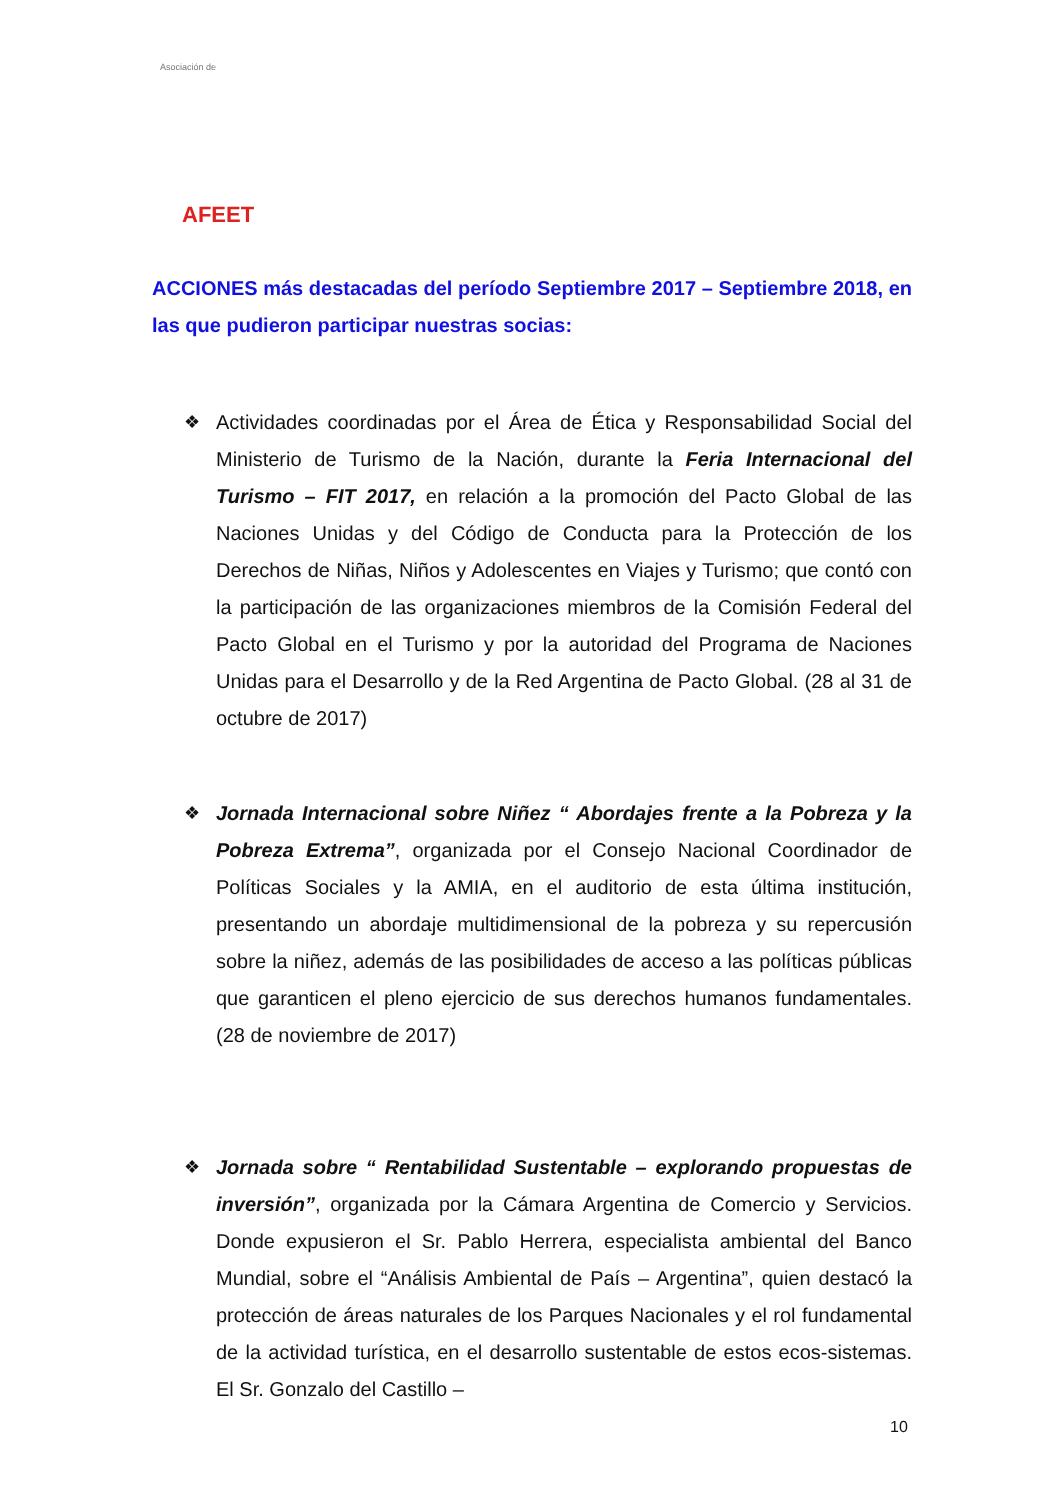Asociación de
AFEET
ACCIONES más destacadas del período Septiembre 2017 – Septiembre 2018, en las que pudieron participar nuestras socias:
❖ Actividades coordinadas por el Área de Ética y Responsabilidad Social del Ministerio de Turismo de la Nación, durante la Feria Internacional del Turismo – FIT 2017, en relación a la promoción del Pacto Global de las Naciones Unidas y del Código de Conducta para la Protección de los Derechos de Niñas, Niños y Adolescentes en Viajes y Turismo; que contó con la participación de las organizaciones miembros de la Comisión Federal del Pacto Global en el Turismo y por la autoridad del Programa de Naciones Unidas para el Desarrollo y de la Red Argentina de Pacto Global. (28 al 31 de octubre de 2017)
❖ Jornada Internacional sobre Niñez “ Abordajes frente a la Pobreza y la Pobreza Extrema”, organizada por el Consejo Nacional Coordinador de Políticas Sociales y la AMIA, en el auditorio de esta última institución, presentando un abordaje multidimensional de la pobreza y su repercusión sobre la niñez, además de las posibilidades de acceso a las políticas públicas que garanticen el pleno ejercicio de sus derechos humanos fundamentales. (28 de noviembre de 2017)
❖ Jornada sobre “ Rentabilidad Sustentable – explorando propuestas de inversión”, organizada por la Cámara Argentina de Comercio y Servicios. Donde expusieron el Sr. Pablo Herrera, especialista ambiental del Banco Mundial, sobre el “Análisis Ambiental de País – Argentina”, quien destacó la protección de áreas naturales de los Parques Nacionales y el rol fundamental de la actividad turística, en el desarrollo sustentable de estos ecos-sistemas. El Sr. Gonzalo del Castillo –
10